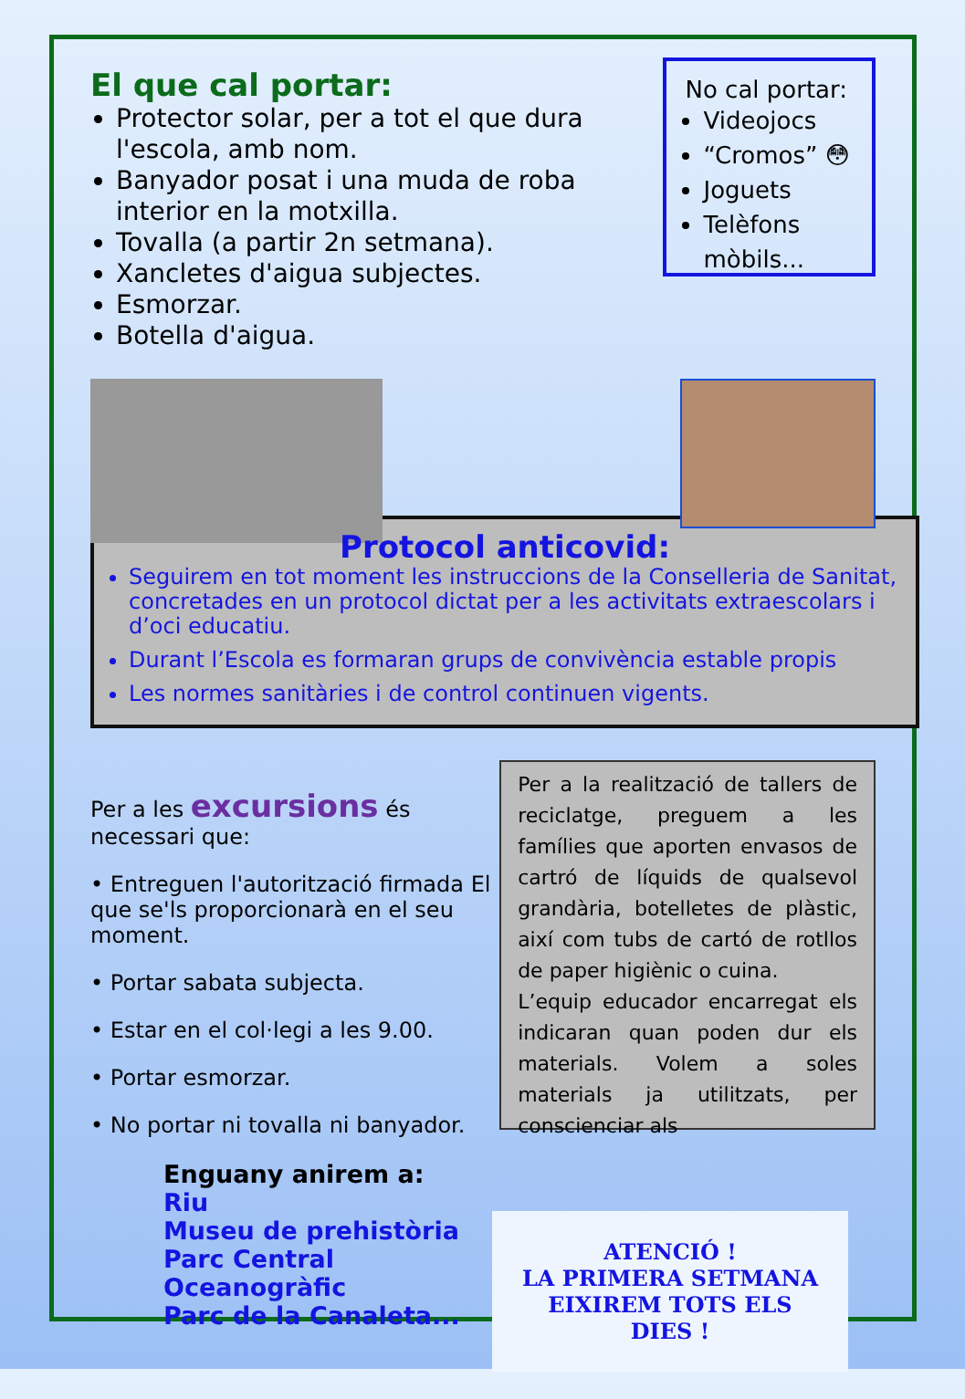El que cal portar:
Protector solar, per a tot el que dura l'escola, amb nom.
Banyador posat i una muda de roba interior en la motxilla.
Tovalla (a partir 2n setmana).
Xancletes d'aigua subjectes.
Esmorzar.
Botella d'aigua.
No cal portar:
Videojocs
“Cromos” 😳
Joguets
Telèfons mòbils...
Protocol anticovid:
Seguirem en tot moment les instruccions de la Conselleria de Sanitat, concretades en un protocol dictat per a les activitats extraescolars i d’oci educatiu.
Durant l’Escola es formaran grups de convivència estable propis
Les normes sanitàries i de control continuen vigents.
Per a les excursions és necessari que:
• Entreguen l'autorització firmada El que se'ls proporcionarà en el seu moment.
• Portar sabata subjecta.
• Estar en el col·legi a les 9.00.
• Portar esmorzar.
• No portar ni tovalla ni banyador.
Enguany anirem a:
Riu
Museu de prehistòria
Parc Central
Oceanogràfic
Parc de la Canaleta...
Per a la realització de tallers de reciclatge, preguem a les famílies que aporten envasos de cartró de líquids de qualsevol grandària, botelletes de plàstic, així com tubs de cartó de rotllos de paper higiènic o cuina.
L’equip educador encarregat els indicaran quan poden dur els materials. Volem a soles materials ja utilitzats, per conscienciar als
ATENCIÓ !
LA PRIMERA SETMANA
EIXIREM TOTS ELS DIES !